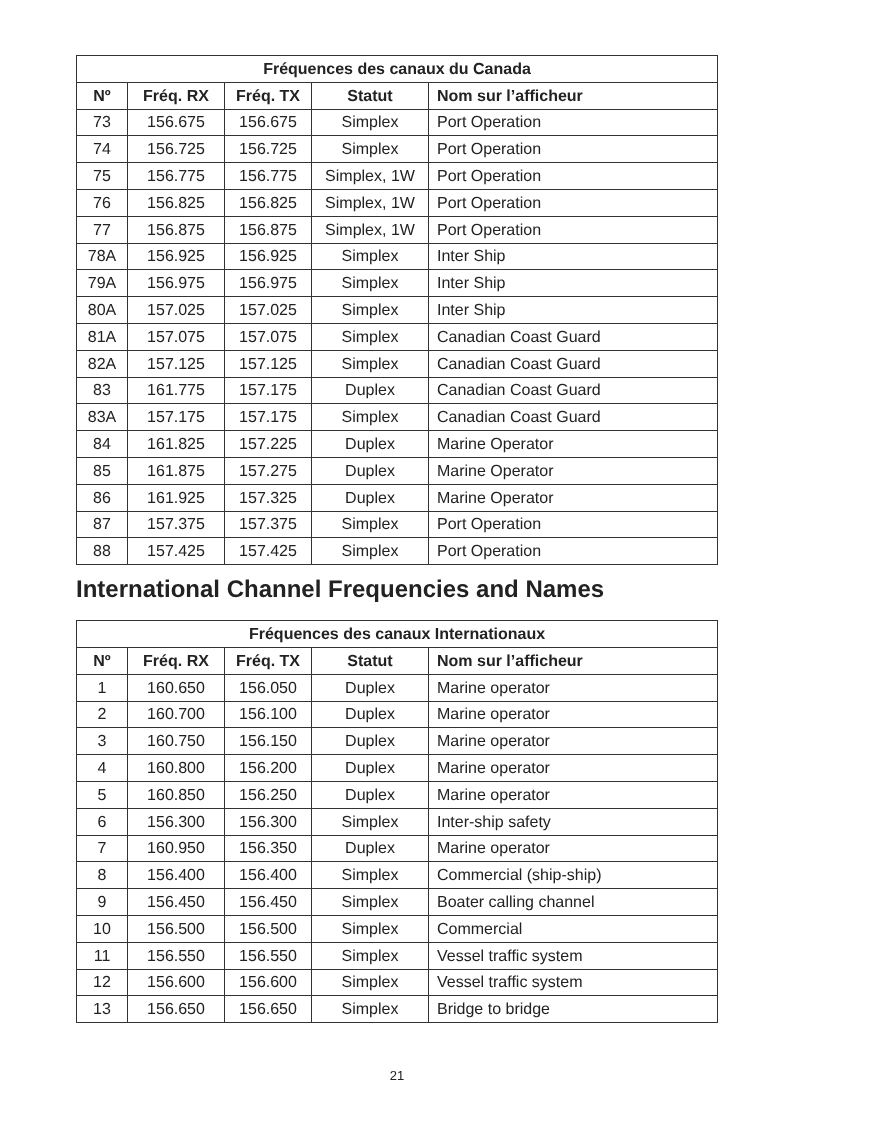| Fréquences des canaux du Canada | | | | |
| --- | --- | --- | --- | --- |
| Nº | Fréq. RX | Fréq. TX | Statut | Nom sur l’afficheur |
| 73 | 156.675 | 156.675 | Simplex | Port Operation |
| 74 | 156.725 | 156.725 | Simplex | Port Operation |
| 75 | 156.775 | 156.775 | Simplex, 1W | Port Operation |
| 76 | 156.825 | 156.825 | Simplex, 1W | Port Operation |
| 77 | 156.875 | 156.875 | Simplex, 1W | Port Operation |
| 78A | 156.925 | 156.925 | Simplex | Inter Ship |
| 79A | 156.975 | 156.975 | Simplex | Inter Ship |
| 80A | 157.025 | 157.025 | Simplex | Inter Ship |
| 81A | 157.075 | 157.075 | Simplex | Canadian Coast Guard |
| 82A | 157.125 | 157.125 | Simplex | Canadian Coast Guard |
| 83 | 161.775 | 157.175 | Duplex | Canadian Coast Guard |
| 83A | 157.175 | 157.175 | Simplex | Canadian Coast Guard |
| 84 | 161.825 | 157.225 | Duplex | Marine Operator |
| 85 | 161.875 | 157.275 | Duplex | Marine Operator |
| 86 | 161.925 | 157.325 | Duplex | Marine Operator |
| 87 | 157.375 | 157.375 | Simplex | Port Operation |
| 88 | 157.425 | 157.425 | Simplex | Port Operation |
International Channel Frequencies and Names
| Fréquences des canaux Internationaux | | | | |
| --- | --- | --- | --- | --- |
| Nº | Fréq. RX | Fréq. TX | Statut | Nom sur l’afficheur |
| 1 | 160.650 | 156.050 | Duplex | Marine operator |
| 2 | 160.700 | 156.100 | Duplex | Marine operator |
| 3 | 160.750 | 156.150 | Duplex | Marine operator |
| 4 | 160.800 | 156.200 | Duplex | Marine operator |
| 5 | 160.850 | 156.250 | Duplex | Marine operator |
| 6 | 156.300 | 156.300 | Simplex | Inter-ship safety |
| 7 | 160.950 | 156.350 | Duplex | Marine operator |
| 8 | 156.400 | 156.400 | Simplex | Commercial (ship-ship) |
| 9 | 156.450 | 156.450 | Simplex | Boater calling channel |
| 10 | 156.500 | 156.500 | Simplex | Commercial |
| 11 | 156.550 | 156.550 | Simplex | Vessel traffic system |
| 12 | 156.600 | 156.600 | Simplex | Vessel traffic system |
| 13 | 156.650 | 156.650 | Simplex | Bridge to bridge |
21